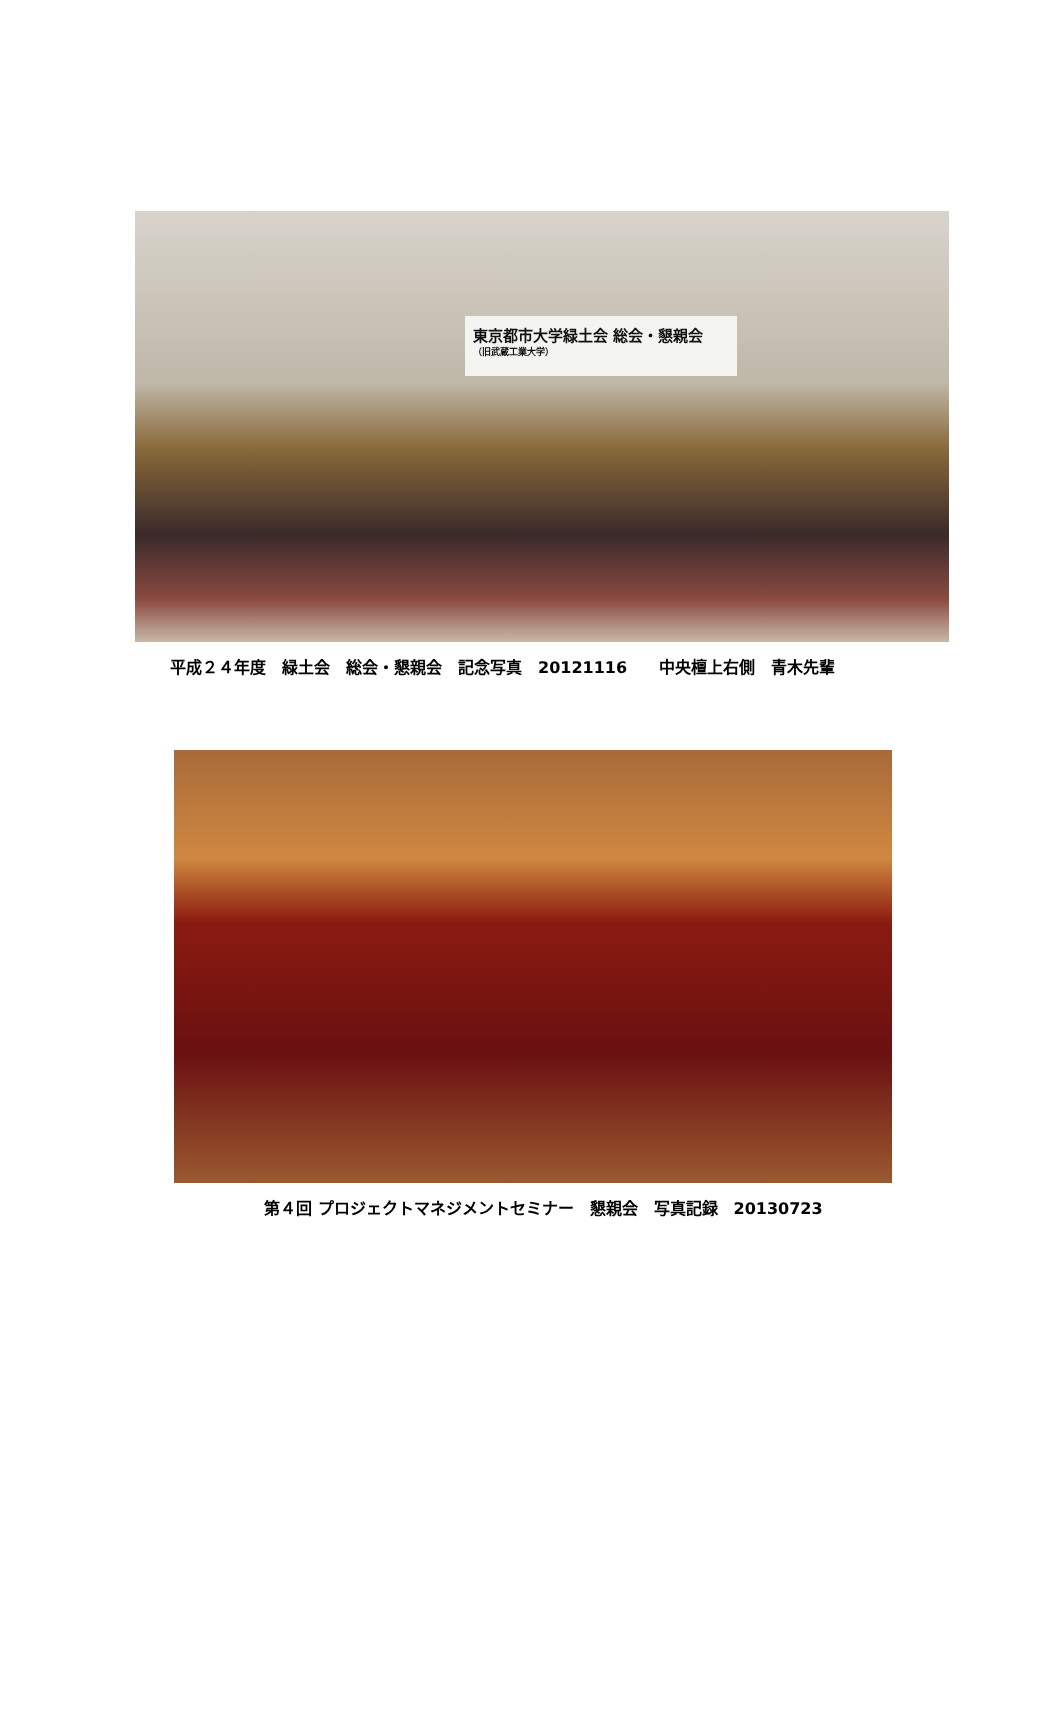東京都市大学緑土会 総会・懇親会
（旧武蔵工業大学）
平成２４年度　緑土会　総会・懇親会　記念写真　20121116　　中央檀上右側　青木先輩
第４回 プロジェクトマネジメントセミナー　懇親会　写真記録　20130723